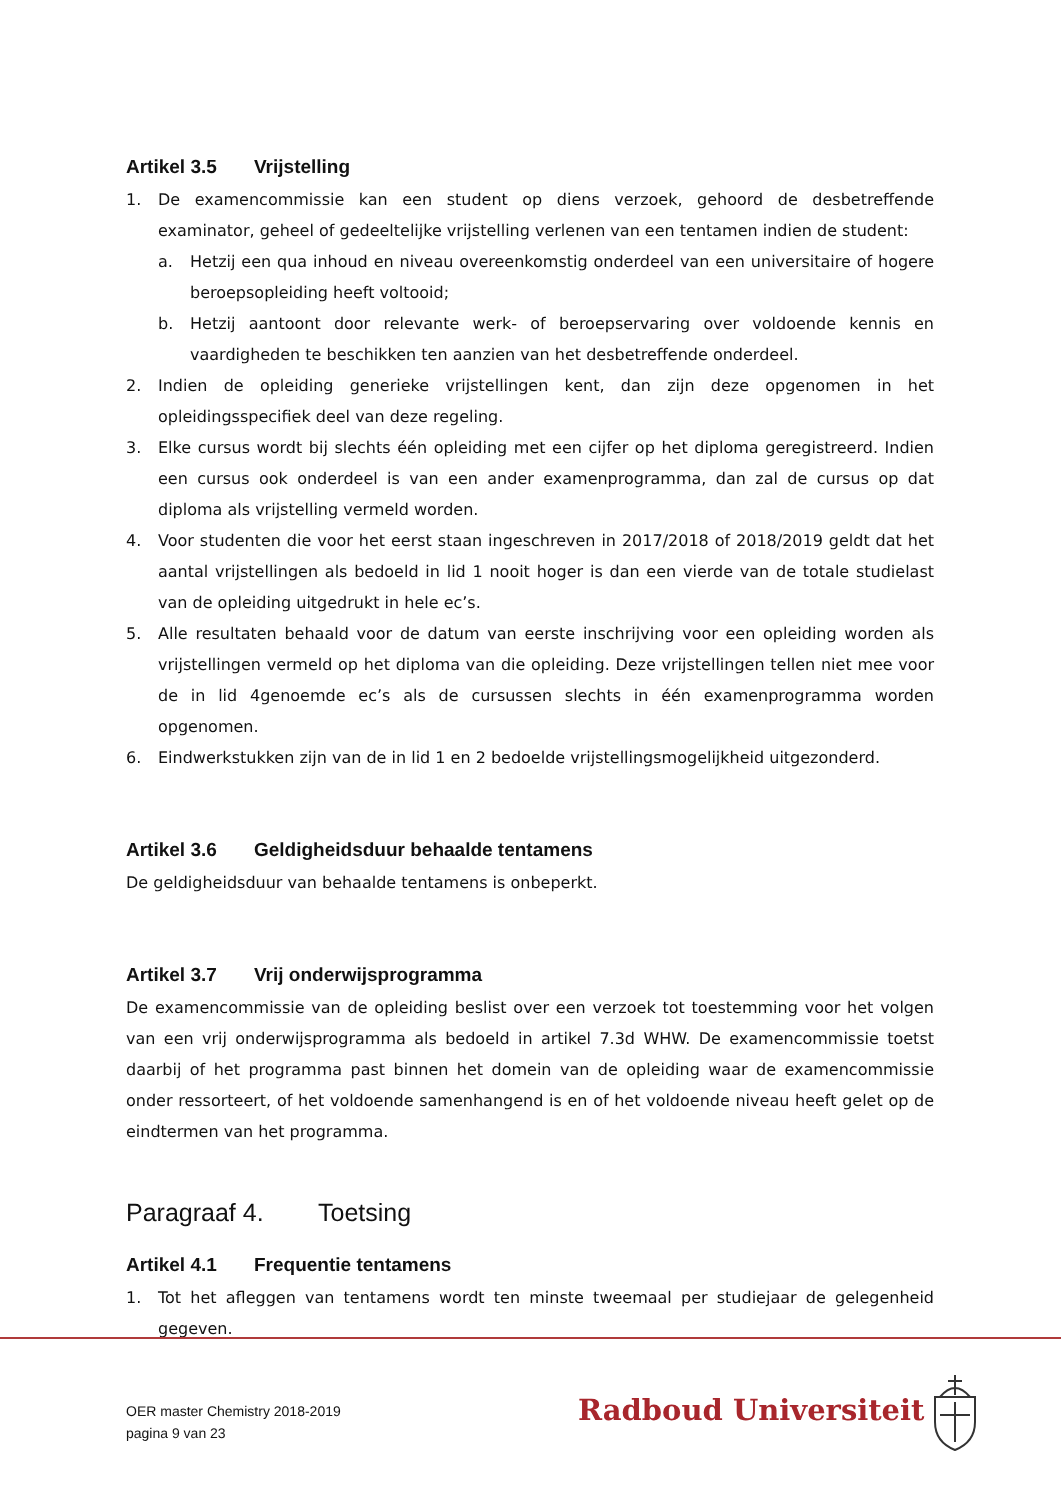Artikel 3.5 Vrijstelling
1. De examencommissie kan een student op diens verzoek, gehoord de desbetreffende examinator, geheel of gedeeltelijke vrijstelling verlenen van een tentamen indien de student:
a. Hetzij een qua inhoud en niveau overeenkomstig onderdeel van een universitaire of hogere beroepsopleiding heeft voltooid;
b. Hetzij aantoont door relevante werk- of beroepservaring over voldoende kennis en vaardigheden te beschikken ten aanzien van het desbetreffende onderdeel.
2. Indien de opleiding generieke vrijstellingen kent, dan zijn deze opgenomen in het opleidingsspecifiek deel van deze regeling.
3. Elke cursus wordt bij slechts één opleiding met een cijfer op het diploma geregistreerd. Indien een cursus ook onderdeel is van een ander examenprogramma, dan zal de cursus op dat diploma als vrijstelling vermeld worden.
4. Voor studenten die voor het eerst staan ingeschreven in 2017/2018 of 2018/2019 geldt dat het aantal vrijstellingen als bedoeld in lid 1 nooit hoger is dan een vierde van de totale studielast van de opleiding uitgedrukt in hele ec’s.
5. Alle resultaten behaald voor de datum van eerste inschrijving voor een opleiding worden als vrijstellingen vermeld op het diploma van die opleiding. Deze vrijstellingen tellen niet mee voor de in lid 4genoemde ec’s als de cursussen slechts in één examenprogramma worden opgenomen.
6. Eindwerkstukken zijn van de in lid 1 en 2 bedoelde vrijstellingsmogelijkheid uitgezonderd.
Artikel 3.6 Geldigheidsduur behaalde tentamens
De geldigheidsduur van behaalde tentamens is onbeperkt.
Artikel 3.7 Vrij onderwijsprogramma
De examencommissie van de opleiding beslist over een verzoek tot toestemming voor het volgen van een vrij onderwijsprogramma als bedoeld in artikel 7.3d WHW. De examencommissie toetst daarbij of het programma past binnen het domein van de opleiding waar de examencommissie onder ressorteert, of het voldoende samenhangend is en of het voldoende niveau heeft gelet op de eindtermen van het programma.
Paragraaf 4. Toetsing
Artikel 4.1 Frequentie tentamens
1. Tot het afleggen van tentamens wordt ten minste tweemaal per studiejaar de gelegenheid gegeven.
OER master Chemistry 2018-2019
pagina 9 van 23
Radboud Universiteit